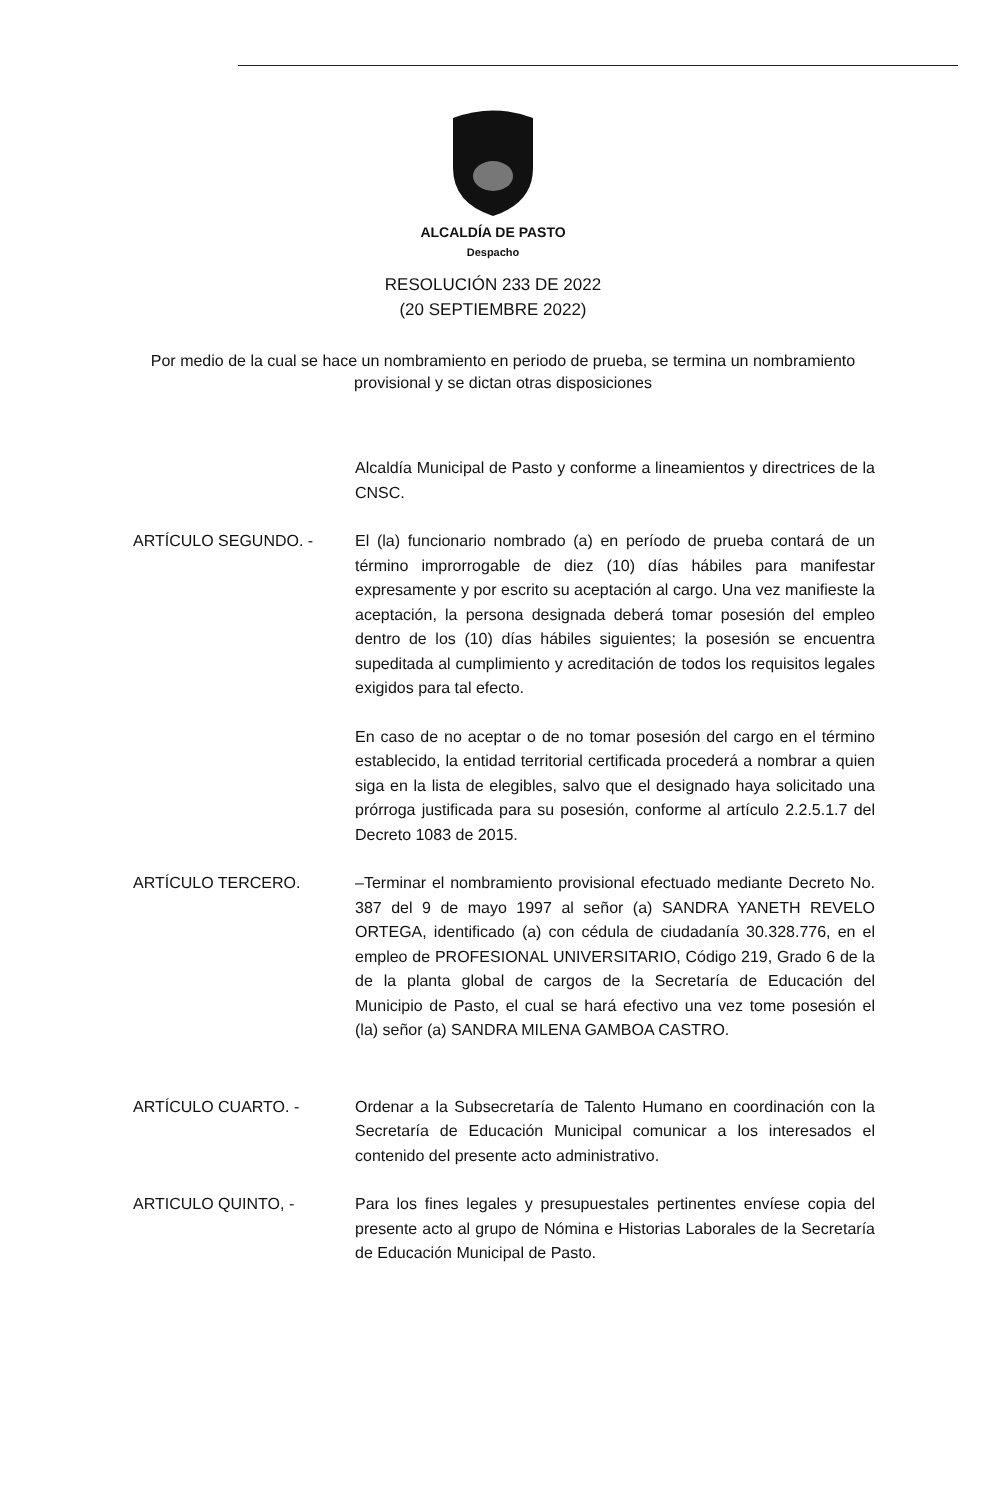ALCALDÍA DE PASTO
Despacho
RESOLUCIÓN 233 DE 2022
(20 SEPTIEMBRE 2022)
Por medio de la cual se hace un nombramiento en periodo de prueba, se termina un nombramiento provisional y se dictan otras disposiciones
Alcaldía Municipal de Pasto y conforme a lineamientos y directrices de la CNSC.
ARTÍCULO SEGUNDO. - El (la) funcionario nombrado (a) en período de prueba contará de un término improrrogable de diez (10) días hábiles para manifestar expresamente y por escrito su aceptación al cargo. Una vez manifieste la aceptación, la persona designada deberá tomar posesión del empleo dentro de los (10) días hábiles siguientes; la posesión se encuentra supeditada al cumplimiento y acreditación de todos los requisitos legales exigidos para tal efecto.
En caso de no aceptar o de no tomar posesión del cargo en el término establecido, la entidad territorial certificada procederá a nombrar a quien siga en la lista de elegibles, salvo que el designado haya solicitado una prórroga justificada para su posesión, conforme al artículo 2.2.5.1.7 del Decreto 1083 de 2015.
ARTÍCULO TERCERO. –Terminar el nombramiento provisional efectuado mediante Decreto No. 387 del 9 de mayo 1997 al señor (a) SANDRA YANETH REVELO ORTEGA, identificado (a) con cédula de ciudadanía 30.328.776, en el empleo de PROFESIONAL UNIVERSITARIO, Código 219, Grado 6 de la de la planta global de cargos de la Secretaría de Educación del Municipio de Pasto, el cual se hará efectivo una vez tome posesión el (la) señor (a) SANDRA MILENA GAMBOA CASTRO.
ARTÍCULO CUARTO. - Ordenar a la Subsecretaría de Talento Humano en coordinación con la Secretaría de Educación Municipal comunicar a los interesados el contenido del presente acto administrativo.
ARTICULO QUINTO, - Para los fines legales y presupuestales pertinentes envíese copia del presente acto al grupo de Nómina e Historias Laborales de la Secretaría de Educación Municipal de Pasto.